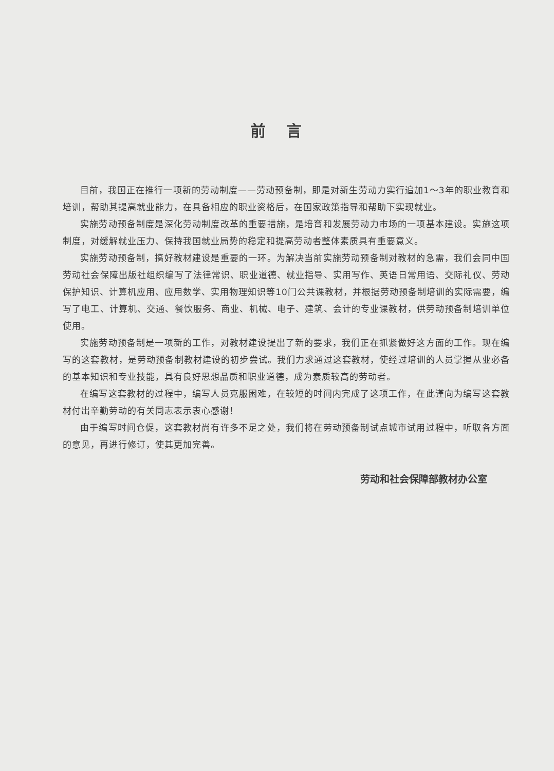前言
目前，我国正在推行一项新的劳动制度——劳动预备制，即是对新生劳动力实行追加1～3年的职业教育和培训，帮助其提高就业能力，在具备相应的职业资格后，在国家政策指导和帮助下实现就业。
实施劳动预备制度是深化劳动制度改革的重要措施，是培育和发展劳动力市场的一项基本建设。实施这项制度，对缓解就业压力、保持我国就业局势的稳定和提高劳动者整体素质具有重要意义。
实施劳动预备制，搞好教材建设是重要的一环。为解决当前实施劳动预备制对教材的急需，我们会同中国劳动社会保障出版社组织编写了法律常识、职业道德、就业指导、实用写作、英语日常用语、交际礼仪、劳动保护知识、计算机应用、应用数学、实用物理知识等10门公共课教材，并根据劳动预备制培训的实际需要，编写了电工、计算机、交通、餐饮服务、商业、机械、电子、建筑、会计的专业课教材，供劳动预备制培训单位使用。
实施劳动预备制是一项新的工作，对教材建设提出了新的要求，我们正在抓紧做好这方面的工作。现在编写的这套教材，是劳动预备制教材建设的初步尝试。我们力求通过这套教材，使经过培训的人员掌握从业必备的基本知识和专业技能，具有良好思想品质和职业道德，成为素质较高的劳动者。
在编写这套教材的过程中，编写人员克服困难，在较短的时间内完成了这项工作，在此谨向为编写这套教材付出辛勤劳动的有关同志表示衷心感谢！
由于编写时间仓促，这套教材尚有许多不足之处，我们将在劳动预备制试点城市试用过程中，听取各方面的意见，再进行修订，使其更加完善。
劳动和社会保障部教材办公室